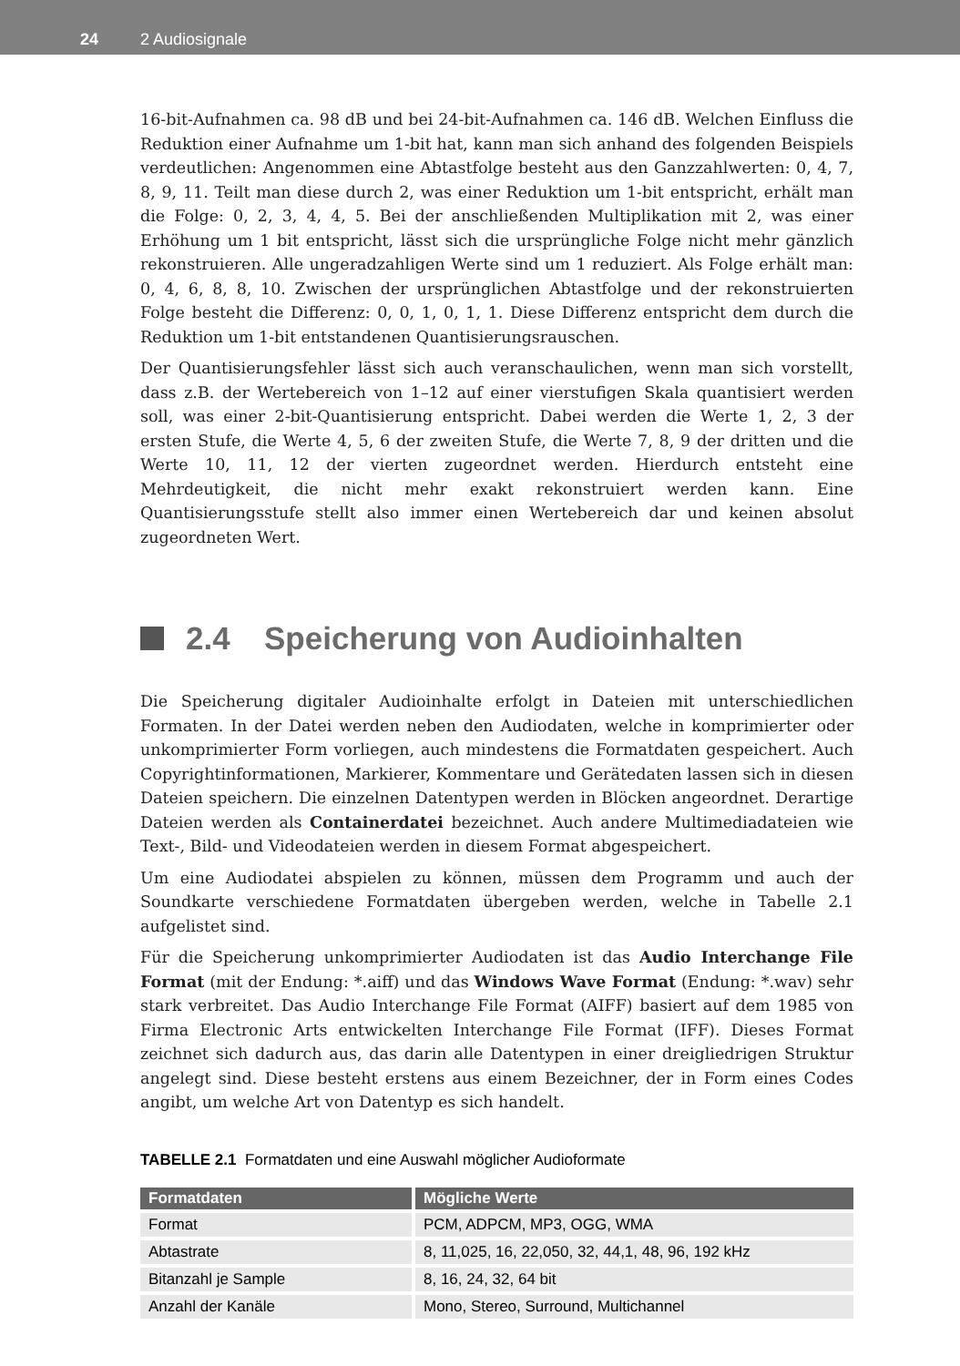24 2 Audiosignale
16-bit-Aufnahmen ca. 98 dB und bei 24-bit-Aufnahmen ca. 146 dB. Welchen Einfluss die Reduktion einer Aufnahme um 1-bit hat, kann man sich anhand des folgenden Beispiels verdeutlichen: Angenommen eine Abtastfolge besteht aus den Ganzzahlwerten: 0, 4, 7, 8, 9, 11. Teilt man diese durch 2, was einer Reduktion um 1-bit entspricht, erhält man die Folge: 0, 2, 3, 4, 4, 5. Bei der anschließenden Multiplikation mit 2, was einer Erhöhung um 1 bit entspricht, lässt sich die ursprüngliche Folge nicht mehr gänzlich rekonstruieren. Alle ungeradzahligen Werte sind um 1 reduziert. Als Folge erhält man: 0, 4, 6, 8, 8, 10. Zwischen der ursprünglichen Abtastfolge und der rekonstruierten Folge besteht die Differenz: 0, 0, 1, 0, 1, 1. Diese Differenz entspricht dem durch die Reduktion um 1-bit entstandenen Quantisierungsrauschen.
Der Quantisierungsfehler lässt sich auch veranschaulichen, wenn man sich vorstellt, dass z.B. der Wertebereich von 1–12 auf einer vierstufigen Skala quantisiert werden soll, was einer 2-bit-Quantisierung entspricht. Dabei werden die Werte 1, 2, 3 der ersten Stufe, die Werte 4, 5, 6 der zweiten Stufe, die Werte 7, 8, 9 der dritten und die Werte 10, 11, 12 der vierten zugeordnet werden. Hierdurch entsteht eine Mehrdeutigkeit, die nicht mehr exakt rekonstruiert werden kann. Eine Quantisierungsstufe stellt also immer einen Wertebereich dar und keinen absolut zugeordneten Wert.
2.4 Speicherung von Audioinhalten
Die Speicherung digitaler Audioinhalte erfolgt in Dateien mit unterschiedlichen Formaten. In der Datei werden neben den Audiodaten, welche in komprimierter oder unkomprimierter Form vorliegen, auch mindestens die Formatdaten gespeichert. Auch Copyrightinformationen, Markierer, Kommentare und Gerätedaten lassen sich in diesen Dateien speichern. Die einzelnen Datentypen werden in Blöcken angeordnet. Derartige Dateien werden als Containerdatei bezeichnet. Auch andere Multimediadateien wie Text-, Bild- und Videodateien werden in diesem Format abgespeichert.
Um eine Audiodatei abspielen zu können, müssen dem Programm und auch der Soundkarte verschiedene Formatdaten übergeben werden, welche in Tabelle 2.1 aufgelistet sind.
Für die Speicherung unkomprimierter Audiodaten ist das Audio Interchange File Format (mit der Endung: *.aiff) und das Windows Wave Format (Endung: *.wav) sehr stark verbreitet. Das Audio Interchange File Format (AIFF) basiert auf dem 1985 von Firma Electronic Arts entwickelten Interchange File Format (IFF). Dieses Format zeichnet sich dadurch aus, das darin alle Datentypen in einer dreigliedrigen Struktur angelegt sind. Diese besteht erstens aus einem Bezeichner, der in Form eines Codes angibt, um welche Art von Datentyp es sich handelt.
TABELLE 2.1 Formatdaten und eine Auswahl möglicher Audioformate
| Formatdaten | Mögliche Werte |
| --- | --- |
| Format | PCM, ADPCM, MP3, OGG, WMA |
| Abtastrate | 8, 11,025, 16, 22,050, 32, 44,1, 48, 96, 192 kHz |
| Bitanzahl je Sample | 8, 16, 24, 32, 64 bit |
| Anzahl der Kanäle | Mono, Stereo, Surround, Multichannel |